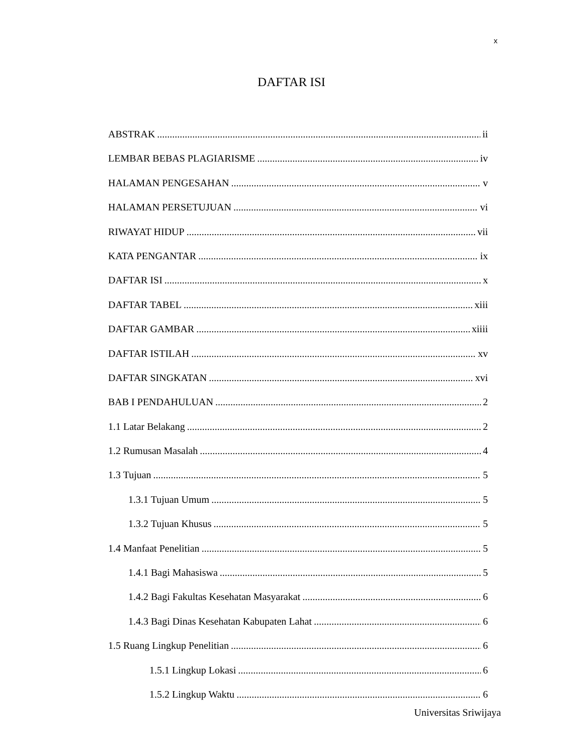x
DAFTAR ISI
ABSTRAK ii
LEMBAR BEBAS PLAGIARISME iv
HALAMAN PENGESAHAN v
HALAMAN PERSETUJUAN vi
RIWAYAT HIDUP vii
KATA PENGANTAR ix
DAFTAR ISI x
DAFTAR TABEL xiii
DAFTAR GAMBAR xiiii
DAFTAR ISTILAH xv
DAFTAR SINGKATAN xvi
BAB I PENDAHULUAN 2
1.1 Latar Belakang 2
1.2 Rumusan Masalah 4
1.3 Tujuan 5
1.3.1 Tujuan Umum 5
1.3.2 Tujuan Khusus 5
1.4 Manfaat Penelitian 5
1.4.1 Bagi Mahasiswa 5
1.4.2 Bagi Fakultas Kesehatan Masyarakat 6
1.4.3 Bagi Dinas Kesehatan Kabupaten Lahat 6
1.5 Ruang Lingkup Penelitian 6
1.5.1 Lingkup Lokasi 6
1.5.2 Lingkup Waktu 6
Universitas Sriwijaya